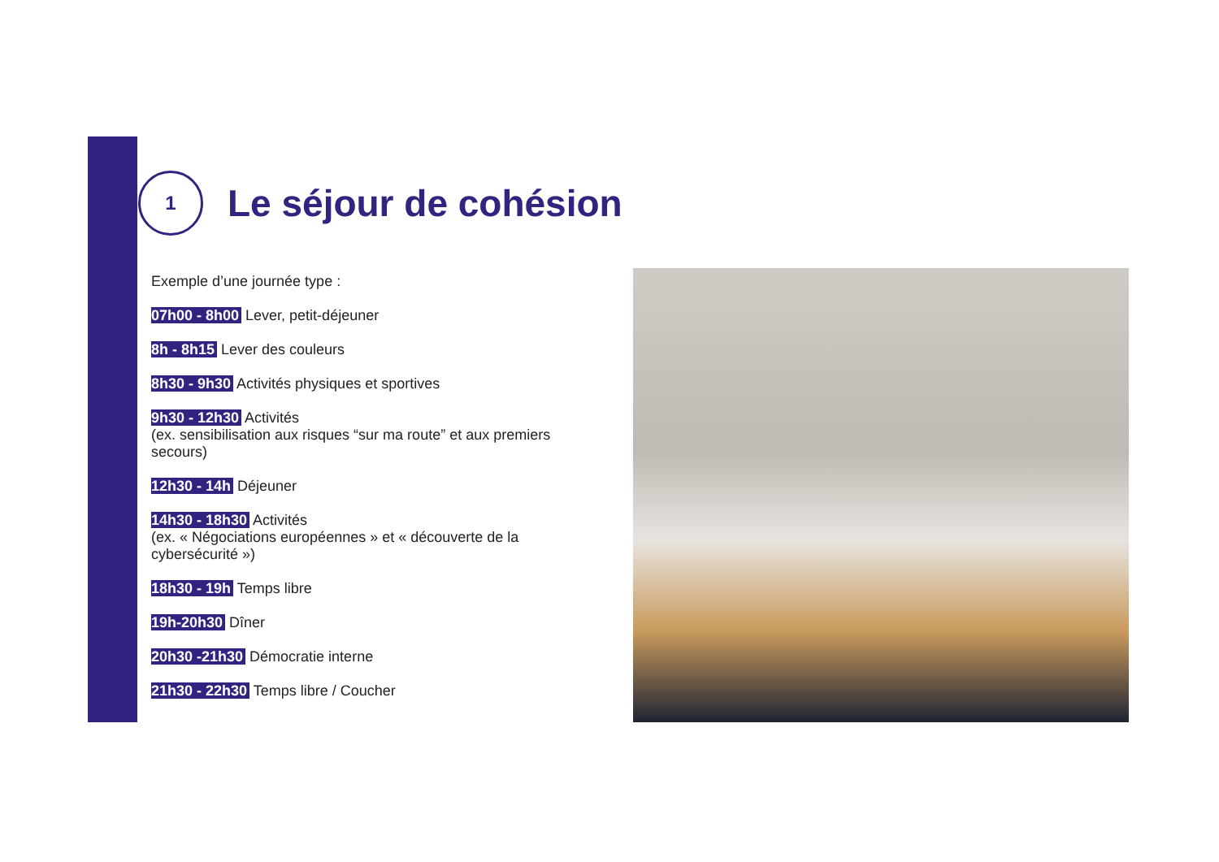1
Le séjour de cohésion
Exemple d’une journée type :
07h00 - 8h00 Lever, petit-déjeuner
8h - 8h15 Lever des couleurs
8h30 - 9h30 Activités physiques et sportives
9h30 - 12h30 Activités
(ex. sensibilisation aux risques “sur ma route” et aux premiers secours)
12h30 - 14h Déjeuner
14h30 - 18h30 Activités
(ex. « Négociations européennes » et « découverte de la cybersécurité »)
18h30 - 19h Temps libre
19h-20h30 Dîner
20h30 -21h30 Démocratie interne
21h30 - 22h30 Temps libre / Coucher